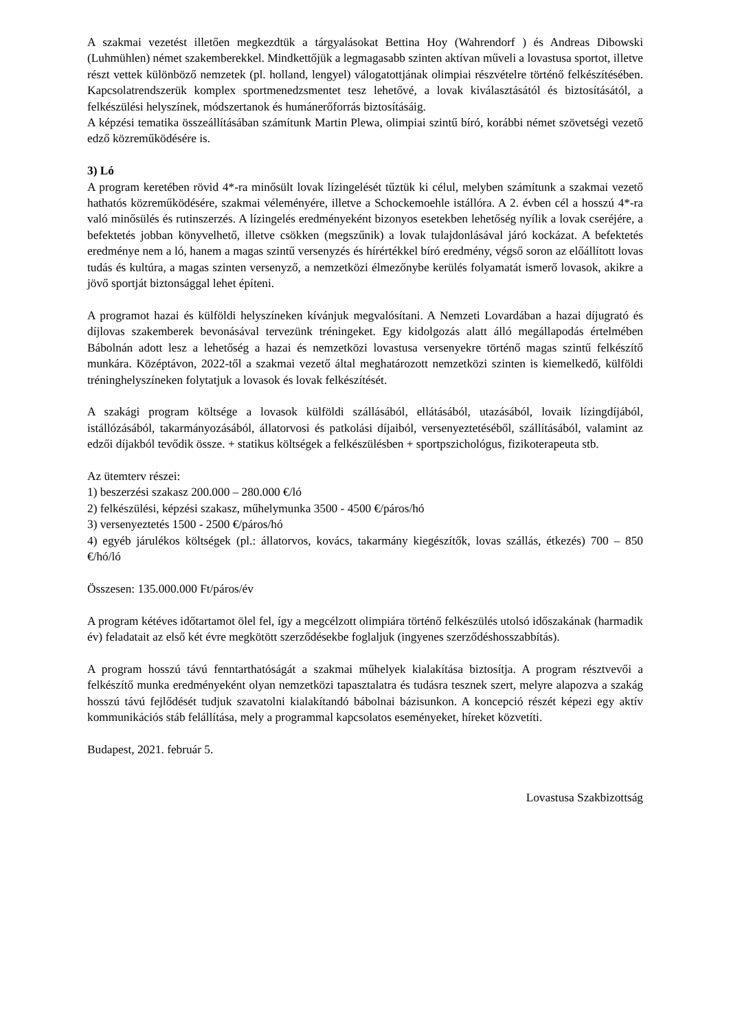A szakmai vezetést illetően megkezdtük a tárgyalásokat Bettina Hoy (Wahrendorf ) és Andreas Dibowski (Luhmühlen) német szakemberekkel. Mindkettőjük a legmagasabb szinten aktívan műveli a lovastusa sportot, illetve részt vettek különböző nemzetek (pl. holland, lengyel) válogatottjának olimpiai részvételre történő felkészítésében. Kapcsolatrendszerük komplex sportmenedzsmentet tesz lehetővé, a lovak kiválasztásától és biztosításától, a felkészülési helyszínek, módszertanok és humánerőforrás biztosításáig.
A képzési tematika összeállításában számítunk Martin Plewa, olimpiai szintű bíró, korábbi német szövetségi vezető edző közreműködésére is.
3) Ló
A program keretében rövid 4*-ra minősült lovak lízingelését tűztük ki célul, melyben számítunk a szakmai vezető hathatós közreműködésére, szakmai véleményére, illetve a Schockemoehle istállóra. A 2. évben cél a hosszú 4*-ra való minősülés és rutinszerzés. A lízingelés eredményeként bizonyos esetekben lehetőség nyílik a lovak cseréjére, a befektetés jobban könyvelhető, illetve csökken (megszűnik) a lovak tulajdonlásával járó kockázat. A befektetés eredménye nem a ló, hanem a magas szintű versenyzés és hírértékkel bíró eredmény, végső soron az előállított lovas tudás és kultúra, a magas szinten versenyző, a nemzetközi élmezőnybe kerülés folyamatát ismerő lovasok, akikre a jövő sportját biztonsággal lehet építeni.
A programot hazai és külföldi helyszíneken kívánjuk megvalósítani. A Nemzeti Lovardában a hazai díjugrató és díjlovas szakemberek bevonásával tervezünk tréningeket. Egy kidolgozás alatt álló megállapodás értelmében Bábolnán adott lesz a lehetőség a hazai és nemzetközi lovastusa versenyekre történő magas szintű felkészítő munkára. Középtávon, 2022-től a szakmai vezető által meghatározott nemzetközi szinten is kiemelkedő, külföldi tréninghelyszíneken folytatjuk a lovasok és lovak felkészítését.
A szakági program költsége a lovasok külföldi szállásából, ellátásából, utazásából, lovaik lízingdíjából, istállózásából, takarmányozásából, állatorvosi és patkolási díjaiból, versenyeztetéséből, szállításából, valamint az edzői díjakból tevődik össze. + statikus költségek a felkészülésben + sportpszichológus, fizikoterapeuta stb.
Az ütemterv részei:
1) beszerzési szakasz 200.000 – 280.000 €/ló
2) felkészülési, képzési szakasz, műhelymunka 3500 - 4500 €/páros/hó
3) versenyeztetés 1500 - 2500 €/páros/hó
4) egyéb járulékos költségek (pl.: állatorvos, kovács, takarmány kiegészítők, lovas szállás, étkezés) 700 – 850 €/hó/ló
Összesen: 135.000.000 Ft/páros/év
A program kétéves időtartamot ölel fel, így a megcélzott olimpiára történő felkészülés utolsó időszakának (harmadik év) feladatait az első két évre megkötött szerződésekbe foglaljuk (ingyenes szerződéshosszabbítás).
A program hosszú távú fenntarthatóságát a szakmai műhelyek kialakítása biztosítja. A program résztvevői a felkészítő munka eredményeként olyan nemzetközi tapasztalatra és tudásra tesznek szert, melyre alapozva a szakág hosszú távú fejlődését tudjuk szavatolni kialakítandó bábolnai bázisunkon. A koncepció részét képezi egy aktív kommunikációs stáb felállítása, mely a programmal kapcsolatos eseményeket, híreket közvetíti.
Budapest, 2021. február 5.
Lovastusa Szakbizottság